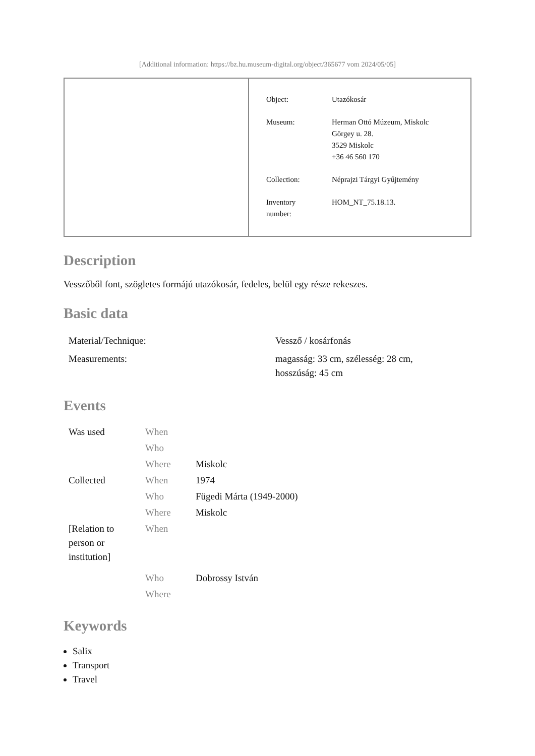[Additional information: https://bz.hu.museum-digital.org/object/365677 vom 2024/05/05]
| Object: | Utazókosár |
| Museum: | Herman Ottó Múzeum, Miskolc Görgey u. 28. 3529 Miskolc +36 46 560 170 |
| Collection: | Néprajzi Tárgyi Gyűjtemény |
| Inventory number: | HOM_NT_75.18.13. |
Description
Vesszőből font, szögletes formájú utazókosár, fedeles, belül egy része rekeszes.
Basic data
| Material/Technique: | Vessző / kosárfonás |
| Measurements: | magasság: 33 cm, szélesség: 28 cm, hosszúság: 45 cm |
Events
| Was used | When | |
| | Who | |
| | Where | Miskolc |
| Collected | When | 1974 |
| | Who | Fügedi Márta (1949-2000) |
| | Where | Miskolc |
| [Relation to person or institution] | When | |
| | Who | Dobrossy István |
| | Where | |
Keywords
Salix
Transport
Travel